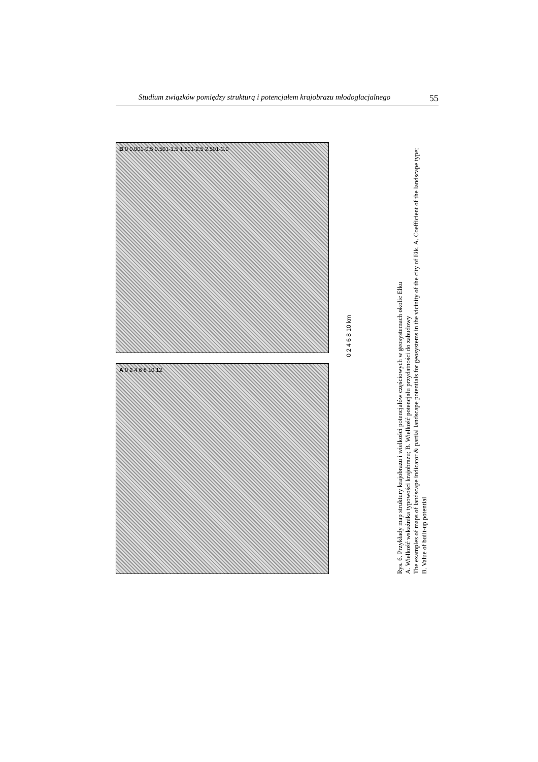Studium związków pomiędzy strukturą i potencjałem krajobrazu młodoglacjalnego 55
B 0 0.001-0.5 0.501-1.5 1.501-2.5 2.501-3.0
A 0 2 4 6 8 10 12
0 2 4 6 8 10 km
Rys. 6. Przykłady map struktury krajobrazu i wielkości potencjałów częściowych w geosystemach okolic Ełku
A. Wielkość wskaźnika typowości krajobrazu; B. Wielkość potencjału przydatności do zabudowy
The examples of maps of landscape indicator & partial landscape potentials for geosystems in the vicinity of the city of Ełk. A. Coefficient of the landscape type; B. Value of built-up potential